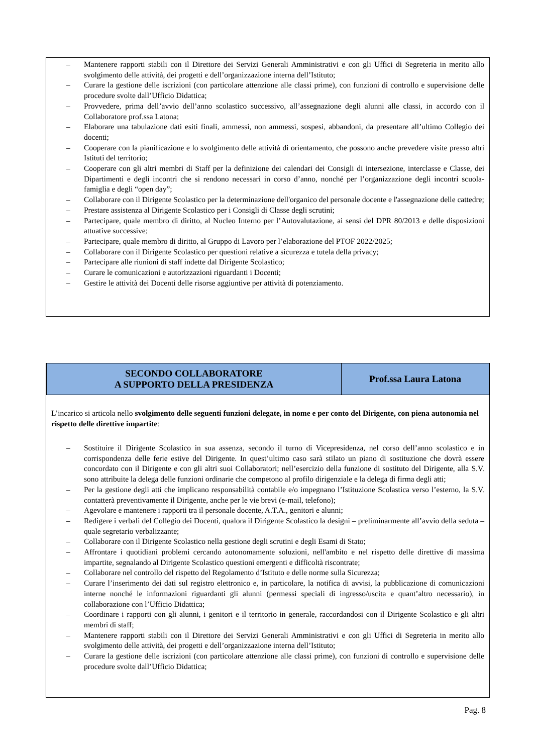– Mantenere rapporti stabili con il Direttore dei Servizi Generali Amministrativi e con gli Uffici di Segreteria in merito allo svolgimento delle attività, dei progetti e dell’organizzazione interna dell’Istituto;
– Curare la gestione delle iscrizioni (con particolare attenzione alle classi prime), con funzioni di controllo e supervisione delle procedure svolte dall’Ufficio Didattica;
– Provvedere, prima dell’avvio dell’anno scolastico successivo, all’assegnazione degli alunni alle classi, in accordo con il Collaboratore prof.ssa Latona;
– Elaborare una tabulazione dati esiti finali, ammessi, non ammessi, sospesi, abbandoni, da presentare all’ultimo Collegio dei docenti;
– Cooperare con la pianificazione e lo svolgimento delle attività di orientamento, che possono anche prevedere visite presso altri Istituti del territorio;
– Cooperare con gli altri membri di Staff per la definizione dei calendari dei Consigli di intersezione, interclasse e Classe, dei Dipartimenti e degli incontri che si rendono necessari in corso d’anno, nonché per l’organizzazione degli incontri scuola-famiglia e degli “open day”;
– Collaborare con il Dirigente Scolastico per la determinazione dell'organico del personale docente e l'assegnazione delle cattedre;
– Prestare assistenza al Dirigente Scolastico per i Consigli di Classe degli scrutini;
– Partecipare, quale membro di diritto, al Nucleo Interno per l’Autovalutazione, ai sensi del DPR 80/2013 e delle disposizioni attuative successive;
– Partecipare, quale membro di diritto, al Gruppo di Lavoro per l’elaborazione del PTOF 2022/2025;
– Collaborare con il Dirigente Scolastico per questioni relative a sicurezza e tutela della privacy;
– Partecipare alle riunioni di staff indette dal Dirigente Scolastico;
– Curare le comunicazioni e autorizzazioni riguardanti i Docenti;
– Gestire le attività dei Docenti delle risorse aggiuntive per attività di potenziamento.
| SECONDO COLLABORATORE A SUPPORTO DELLA PRESIDENZA | Prof.ssa Laura Latona |
| --- | --- |
L’incarico si articola nello svolgimento delle seguenti funzioni delegate, in nome e per conto del Dirigente, con piena autonomia nel rispetto delle direttive impartite:
– Sostituire il Dirigente Scolastico in sua assenza, secondo il turno di Vicepresidenza, nel corso dell’anno scolastico e in corrispondenza delle ferie estive del Dirigente. In quest’ultimo caso sarà stilato un piano di sostituzione che dovrà essere concordato con il Dirigente e con gli altri suoi Collaboratori; nell’esercizio della funzione di sostituto del Dirigente, alla S.V. sono attribuite la delega delle funzioni ordinarie che competono al profilo dirigenziale e la delega di firma degli atti;
– Per la gestione degli atti che implicano responsabilità contabile e/o impegnano l’Istituzione Scolastica verso l’esterno, la S.V. contatterà preventivamente il Dirigente, anche per le vie brevi (e-mail, telefono);
– Agevolare e mantenere i rapporti tra il personale docente, A.T.A., genitori e alunni;
– Redigere i verbali del Collegio dei Docenti, qualora il Dirigente Scolastico la designi – preliminarmente all’avvio della seduta – quale segretario verbalizzante;
– Collaborare con il Dirigente Scolastico nella gestione degli scrutini e degli Esami di Stato;
– Affrontare i quotidiani problemi cercando autonomamente soluzioni, nell'ambito e nel rispetto delle direttive di massima impartite, segnalando al Dirigente Scolastico questioni emergenti e difficoltà riscontrate;
– Collaborare nel controllo del rispetto del Regolamento d’Istituto e delle norme sulla Sicurezza;
– Curare l’inserimento dei dati sul registro elettronico e, in particolare, la notifica di avvisi, la pubblicazione di comunicazioni interne nonché le informazioni riguardanti gli alunni (permessi speciali di ingresso/uscita e quant’altro necessario), in collaborazione con l’Ufficio Didattica;
– Coordinare i rapporti con gli alunni, i genitori e il territorio in generale, raccordandosi con il Dirigente Scolastico e gli altri membri di staff;
– Mantenere rapporti stabili con il Direttore dei Servizi Generali Amministrativi e con gli Uffici di Segreteria in merito allo svolgimento delle attività, dei progetti e dell’organizzazione interna dell’Istituto;
– Curare la gestione delle iscrizioni (con particolare attenzione alle classi prime), con funzioni di controllo e supervisione delle procedure svolte dall’Ufficio Didattica;
Pag. 8